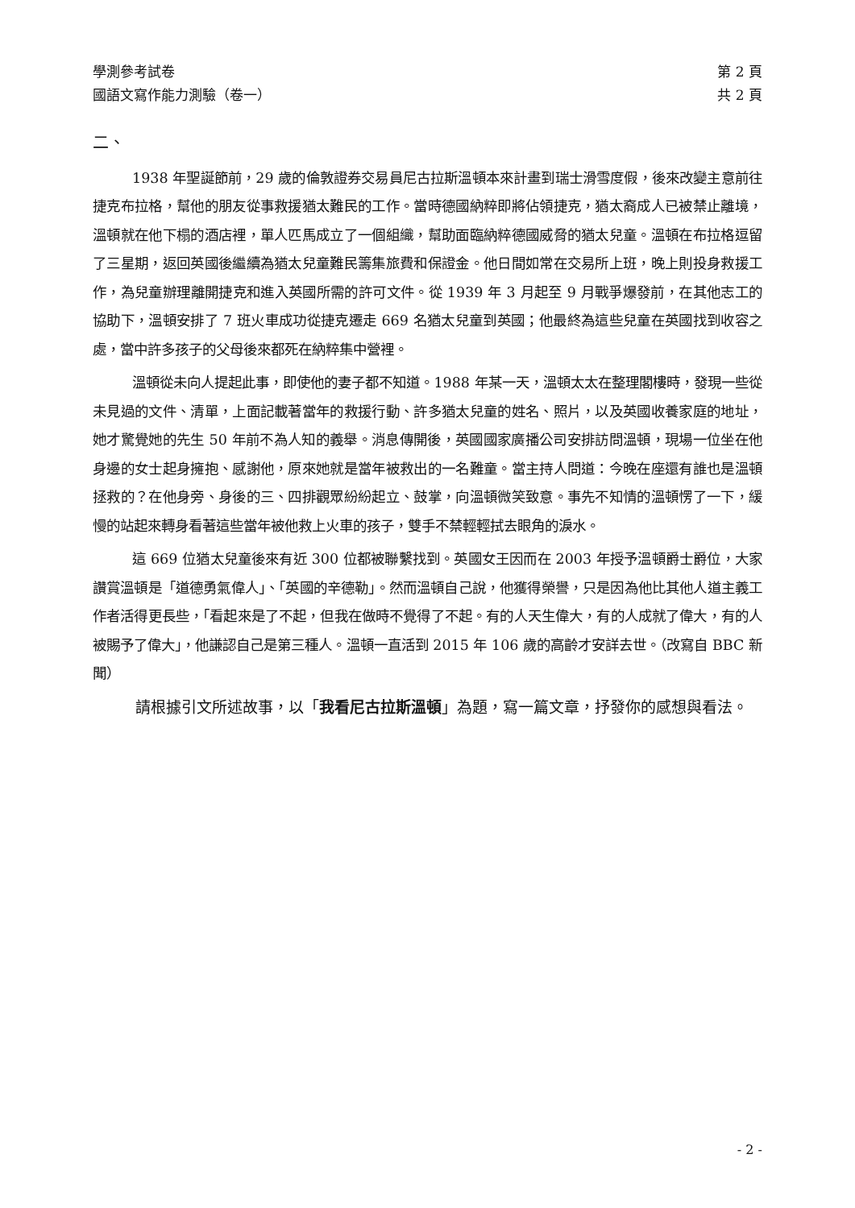學測參考試卷 第 2 頁
國語文寫作能力測驗（卷一） 共 2 頁
二、
1938 年聖誕節前，29 歲的倫敦證券交易員尼古拉斯溫頓本來計畫到瑞士滑雪度假，後來改變主意前往捷克布拉格，幫他的朋友從事救援猶太難民的工作。當時德國納粹即將佔領捷克，猶太裔成人已被禁止離境，溫頓就在他下榻的酒店裡，單人匹馬成立了一個組織，幫助面臨納粹德國威脅的猶太兒童。溫頓在布拉格逗留了三星期，返回英國後繼續為猶太兒童難民籌集旅費和保證金。他日間如常在交易所上班，晚上則投身救援工作，為兒童辦理離開捷克和進入英國所需的許可文件。從 1939 年 3 月起至 9 月戰爭爆發前，在其他志工的協助下，溫頓安排了 7 班火車成功從捷克遷走 669 名猶太兒童到英國；他最終為這些兒童在英國找到收容之處，當中許多孩子的父母後來都死在納粹集中營裡。
溫頓從未向人提起此事，即使他的妻子都不知道。1988 年某一天，溫頓太太在整理閣樓時，發現一些從未見過的文件、清單，上面記載著當年的救援行動、許多猶太兒童的姓名、照片，以及英國收養家庭的地址，她才驚覺她的先生 50 年前不為人知的義舉。消息傳開後，英國國家廣播公司安排訪問溫頓，現場一位坐在他身邊的女士起身擁抱、感謝他，原來她就是當年被救出的一名難童。當主持人問道：今晚在座還有誰也是溫頓拯救的？在他身旁、身後的三、四排觀眾紛紛起立、鼓掌，向溫頓微笑致意。事先不知情的溫頓愣了一下，緩慢的站起來轉身看著這些當年被他救上火車的孩子，雙手不禁輕輕拭去眼角的淚水。
這 669 位猶太兒童後來有近 300 位都被聯繫找到。英國女王因而在 2003 年授予溫頓爵士爵位，大家讚賞溫頓是「道德勇氣偉人」、「英國的辛德勒」。然而溫頓自己說，他獲得榮譽，只是因為他比其他人道主義工作者活得更長些，「看起來是了不起，但我在做時不覺得了不起。有的人天生偉大，有的人成就了偉大，有的人被賜予了偉大」，他謙認自己是第三種人。溫頓一直活到 2015 年 106 歲的高齡才安詳去世。（改寫自 BBC 新聞）
請根據引文所述故事，以「我看尼古拉斯溫頓」為題，寫一篇文章，抒發你的感想與看法。
- 2 -